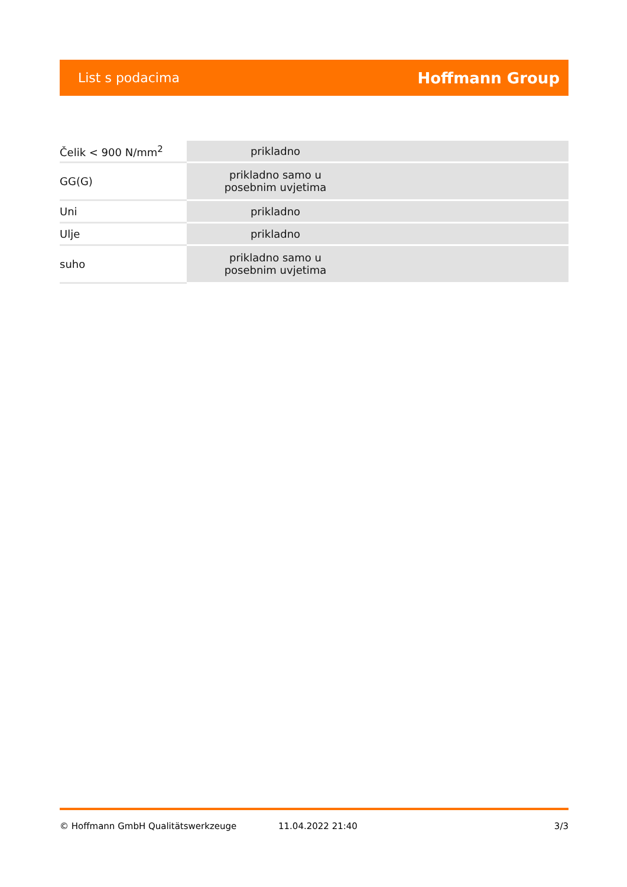List s podacima Hoffmann Group
| Čelik < 900 N/mm<sup>2</sup> | prikladno | |
| GG(G) | prikladno samo u posebnim uvjetima | |
| Uni | prikladno | |
| Ulje | prikladno | |
| suho | prikladno samo u posebnim uvjetima | |
© Hoffmann GmbH Qualitätswerkzeuge 11.04.2022 21:40 3/3